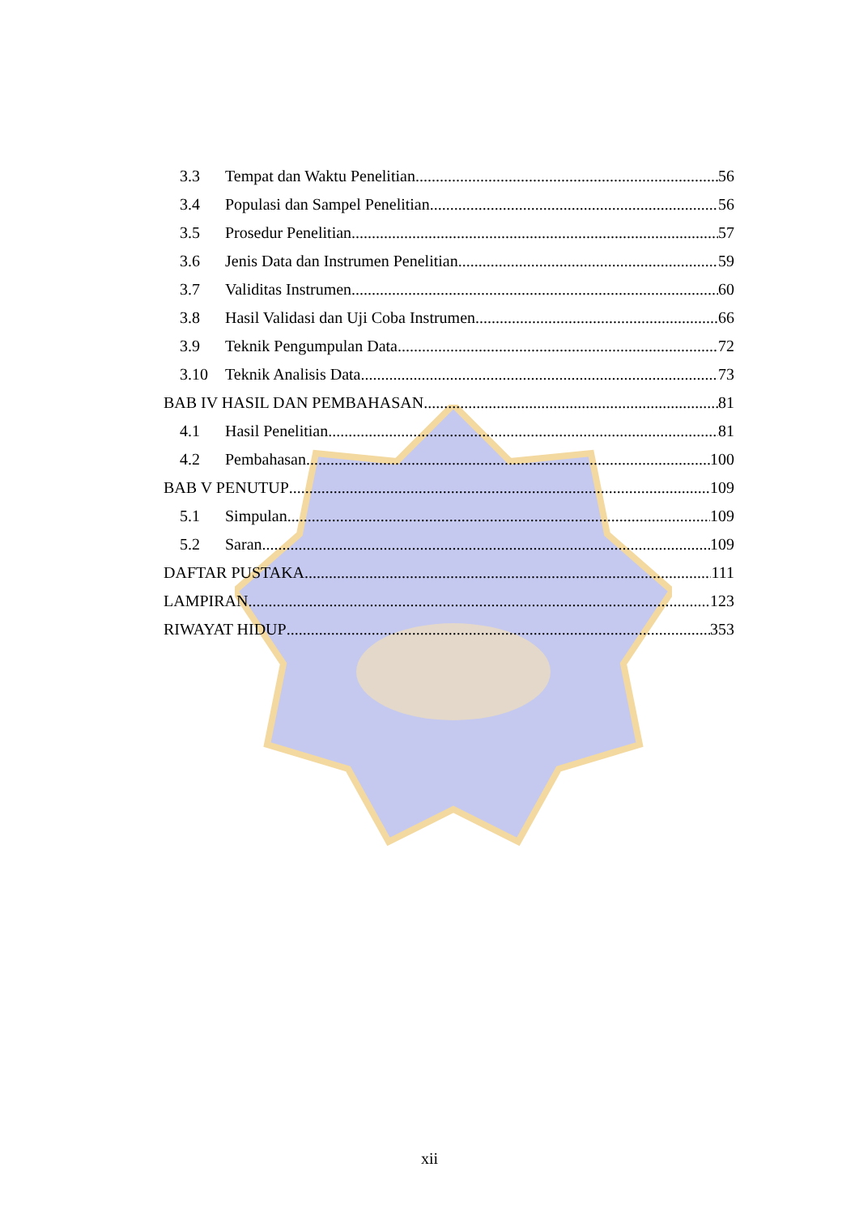3.3 Tempat dan Waktu Penelitian 56
3.4 Populasi dan Sampel Penelitian 56
3.5 Prosedur Penelitian 57
3.6 Jenis Data dan Instrumen Penelitian 59
3.7 Validitas Instrumen 60
3.8 Hasil Validasi dan Uji Coba Instrumen 66
3.9 Teknik Pengumpulan Data 72
3.10 Teknik Analisis Data 73
BAB IV HASIL DAN PEMBAHASAN 81
4.1 Hasil Penelitian 81
4.2 Pembahasan 100
BAB V PENUTUP 109
5.1 Simpulan 109
5.2 Saran 109
DAFTAR PUSTAKA 111
LAMPIRAN 123
RIWAYAT HIDUP 353
xii